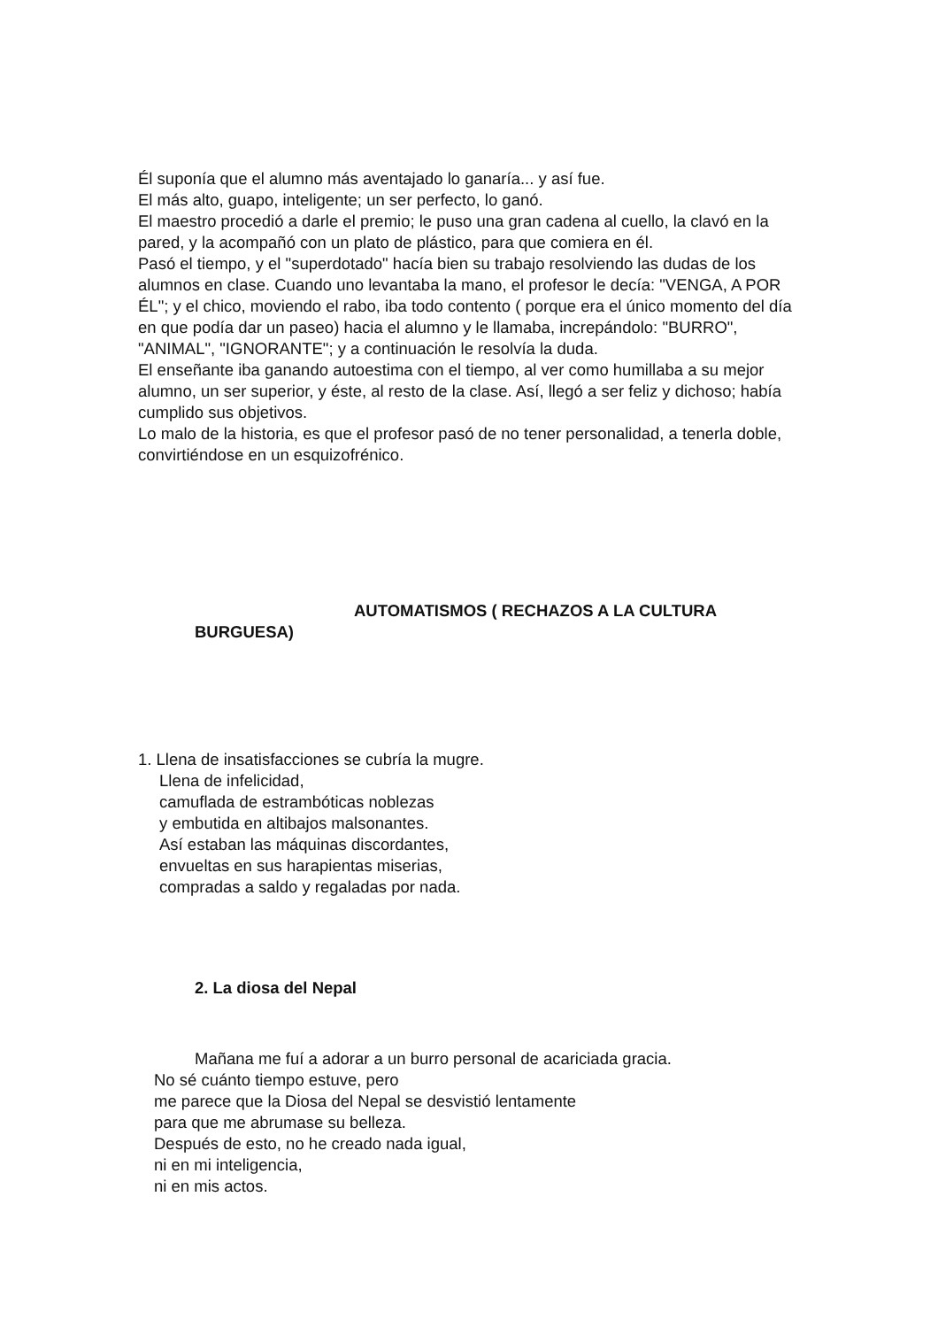Él suponía que el alumno más aventajado lo ganaría... y así fue.
El más alto, guapo, inteligente; un ser perfecto, lo ganó.
El maestro procedió a darle el premio; le puso una gran cadena al cuello, la clavó en la pared, y la acompañó con un plato de plástico, para que comiera en él.
Pasó el tiempo, y el "superdotado" hacía bien su trabajo resolviendo las dudas de los alumnos en clase. Cuando uno levantaba la mano, el profesor le decía: "VENGA, A POR ÉL"; y el chico, moviendo el rabo, iba todo contento ( porque era el único momento del día en que podía dar un paseo) hacia el alumno y le llamaba, increpándolo: "BURRO", "ANIMAL", "IGNORANTE"; y a continuación le resolvía la duda.
El enseñante iba ganando autoestima con el tiempo, al ver como humillaba a su mejor alumno, un ser superior, y éste, al resto de la clase. Así, llegó a ser feliz y dichoso; había cumplido sus objetivos.
Lo malo de la historia, es que el profesor pasó de no tener personalidad, a tenerla doble, convirtiéndose en un esquizofrénico.
AUTOMATISMOS ( RECHAZOS A LA CULTURA
BURGUESA)
1. Llena de insatisfacciones se cubría la mugre.
Llena de infelicidad,
camuflada de estrambóticas noblezas
y embutida en altibajos malsonantes.
Así estaban las máquinas discordantes,
envueltas en sus harapientas miserias,
compradas a saldo y regaladas por nada.
2. La diosa del Nepal
Mañana me fuí a adorar a un burro personal de acariciada gracia.
No sé cuánto tiempo estuve, pero
me parece que la Diosa del Nepal se desvistió lentamente
para que me abrumase su belleza.
Después de esto, no he creado nada igual,
ni en mi inteligencia,
ni en mis actos.